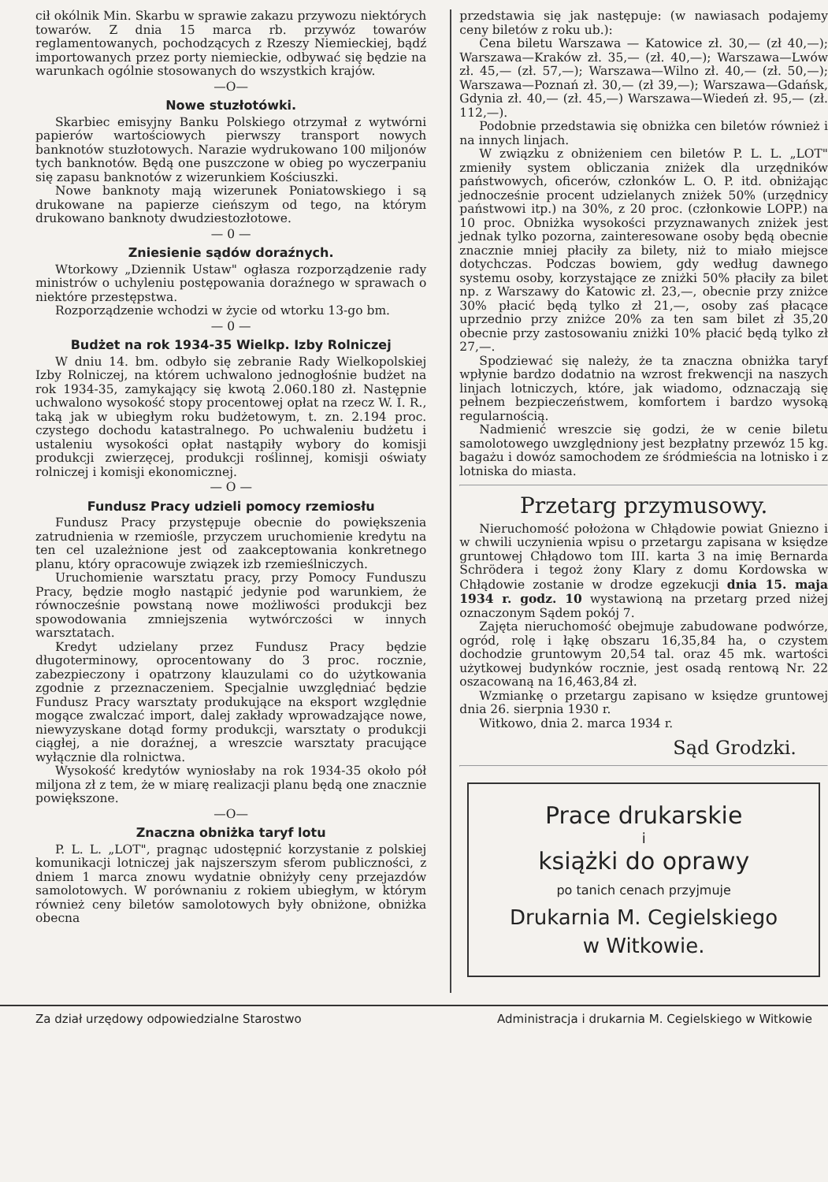cił okólnik Min. Skarbu w sprawie zakazu przywozu niektórych towarów. Z dnia 15 marca rb. przywóz towarów reglamentowanych, pochodzących z Rzeszy Niemieckiej, bądź importowanych przez porty niemieckie, odbywać się będzie na warunkach ogólnie stosowanych do wszystkich krajów.
—O—
Nowe stuzłotówki.
Skarbiec emisyjny Banku Polskiego otrzymał z wytwórni papierów wartościowych pierwszy transport nowych banknotów stuzłotowych. Narazie wydrukowano 100 miljonów tych banknotów. Będą one puszczone w obieg po wyczerpaniu się zapasu banknotów z wizerunkiem Kościuszki.
Nowe banknoty mają wizerunek Poniatowskiego i są drukowane na papierze cieńszym od tego, na którym drukowano banknoty dwudziestozłotowe.
— 0 —
Zniesienie sądów doraźnych.
Wtorkowy „Dziennik Ustaw" ogłasza rozporządzenie rady ministrów o uchyleniu postępowania doraźnego w sprawach o niektóre przestępstwa.
Rozporządzenie wchodzi w życie od wtorku 13-go bm.
— 0 —
Budżet na rok 1934-35 Wielkp. Izby Rolniczej
W dniu 14. bm. odbyło się zebranie Rady Wielkopolskiej Izby Rolniczej, na którem uchwalono jednogłośnie budżet na rok 1934-35, zamykający się kwotą 2.060.180 zł. Następnie uchwalono wysokość stopy procentowej opłat na rzecz W. I. R., taką jak w ubiegłym roku budżetowym, t. zn. 2.194 proc. czystego dochodu katastralnego. Po uchwaleniu budżetu i ustaleniu wysokości opłat nastąpiły wybory do komisji produkcji zwierzęcej, produkcji roślinnej, komisji oświaty rolniczej i komisji ekonomicznej.
— O —
Fundusz Pracy udzieli pomocy rzemiosłu
Fundusz Pracy przystępuje obecnie do powiększenia zatrudnienia w rzemiośle, przyczem uruchomienie kredytu na ten cel uzależnione jest od zaakceptowania konkretnego planu, który opracowuje związek izb rzemieślniczych.
Uruchomienie warsztatu pracy, przy Pomocy Funduszu Pracy, będzie mogło nastąpić jedynie pod warunkiem, że równocześnie powstaną nowe możliwości produkcji bez spowodowania zmniejszenia wytwórczości w innych warsztatach.
Kredyt udzielany przez Fundusz Pracy będzie długoterminowy, oprocentowany do 3 proc. rocznie, zabezpieczony i opatrzony klauzulami co do użytkowania zgodnie z przeznaczeniem. Specjalnie uwzględniać będzie Fundusz Pracy warsztaty produkujące na eksport względnie mogące zwalczać import, dalej zakłady wprowadzające nowe, niewyzyskane dotąd formy produkcji, warsztaty o produkcji ciągłej, a nie doraźnej, a wreszcie warsztaty pracujące wyłącznie dla rolnictwa.
Wysokość kredytów wyniosłaby na rok 1934-35 około pół miljona zł z tem, że w miarę realizacji planu będą one znacznie powiększone.
—O—
Znaczna obniżka taryf lotu
P. L. L. „LOT", pragnąc udostępnić korzystanie z polskiej komunikacji lotniczej jak najszerszym sferom publiczności, z dniem 1 marca znowu wydatnie obniżyły ceny przejazdów samolotowych. W porównaniu z rokiem ubiegłym, w którym również ceny biletów samolotowych były obniżone, obniżka obecna
przedstawia się jak następuje: (w nawiasach podajemy ceny biletów z roku ub.):
Cena biletu Warszawa — Katowice zł. 30,— (zł 40,—); Warszawa—Kraków zł. 35,— (zł. 40,—); Warszawa—Lwów zł. 45,— (zł. 57,—); Warszawa—Wilno zł. 40,— (zł. 50,—); Warszawa—Poznań zł. 30,— (zł 39,—); Warszawa—Gdańsk, Gdynia zł. 40,— (zł. 45,—) Warszawa—Wiedeń zł. 95,— (zł. 112,—).
Podobnie przedstawia się obniżka cen biletów również i na innych linjach.
W związku z obniżeniem cen biletów P. L. L. „LOT" zmieniły system obliczania zniżek dla urzędników państwowych, oficerów, członków L. O. P. itd. obniżając jednocześnie procent udzielanych zniżek 50% (urzędnicy państwowi itp.) na 30%, z 20 proc. (członkowie LOPP.) na 10 proc. Obniżka wysokości przyznawanych zniżek jest jednak tylko pozorna, zainteresowane osoby będą obecnie znacznie mniej płaciły za bilety, niż to miało miejsce dotychczas. Podczas bowiem, gdy według dawnego systemu osoby, korzystające ze zniżki 50% płaciły za bilet np. z Warszawy do Katowic zł. 23,—, obecnie przy zniżce 30% płacić będą tylko zł 21,—, osoby zaś płacące uprzednio przy zniżce 20% za ten sam bilet zł 35,20 obecnie przy zastosowaniu zniżki 10% płacić będą tylko zł 27,—.
Spodziewać się należy, że ta znaczna obniżka taryf wpłynie bardzo dodatnio na wzrost frekwencji na naszych linjach lotniczych, które, jak wiadomo, odznaczają się pełnem bezpieczeństwem, komfortem i bardzo wysoką regularnością.
Nadmienić wreszcie się godzi, że w cenie biletu samolotowego uwzględniony jest bezpłatny przewóz 15 kg. bagażu i dowóz samochodem ze śródmieścia na lotnisko i z lotniska do miasta.
Przetarg przymusowy.
Nieruchomość położona w Chłądowie powiat Gniezno i w chwili uczynienia wpisu o przetargu zapisana w księdze gruntowej Chłądowo tom III. karta 3 na imię Bernarda Schrödera i tegoż żony Klary z domu Kordowska w Chłądowie zostanie w drodze egzekucji dnia 15. maja 1934 r. godz. 10 wystawioną na przetarg przed niżej oznaczonym Sądem pokój 7.
Zajęta nieruchomość obejmuje zabudowane podwórze, ogród, rolę i łąkę obszaru 16,35,84 ha, o czystem dochodzie gruntowym 20,54 tal. oraz 45 mk. wartości użytkowej budynków rocznie, jest osadą rentową Nr. 22 oszacowaną na 16,463,84 zł.
Wzmiankę o przetargu zapisano w księdze gruntowej dnia 26. sierpnia 1930 r.
Witkowo, dnia 2. marca 1934 r.
Sąd Grodzki.
Prace drukarskie
i
książki do oprawy
po tanich cenach przyjmuje
Drukarnia M. Cegielskiego
w Witkowie.
Za dział urzędowy odpowiedzialne Starostwo Administracja i drukarnia M. Cegielskiego w Witkowie